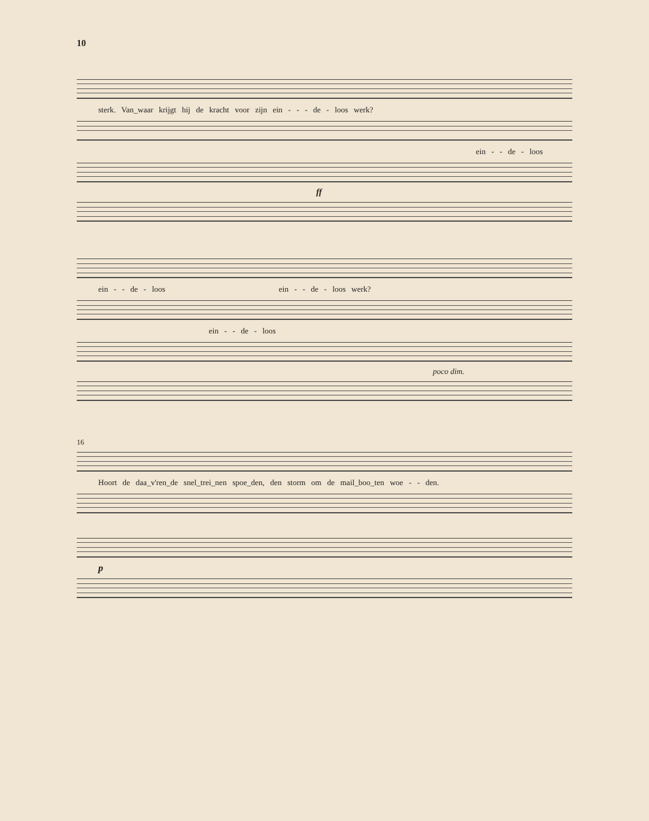10
sterk. Van_waar krijgt hij de kracht voor zijn ein - - - de - loos werk?
ein - - de - loos
ff
ein - - de - loos ein - - de - loos werk?
ein - - de - loos
poco dim.
16
Hoort de daa_v'ren_de snel_trei_nen spoe_den, den storm om de mail_boo_ten woe - - den.
p